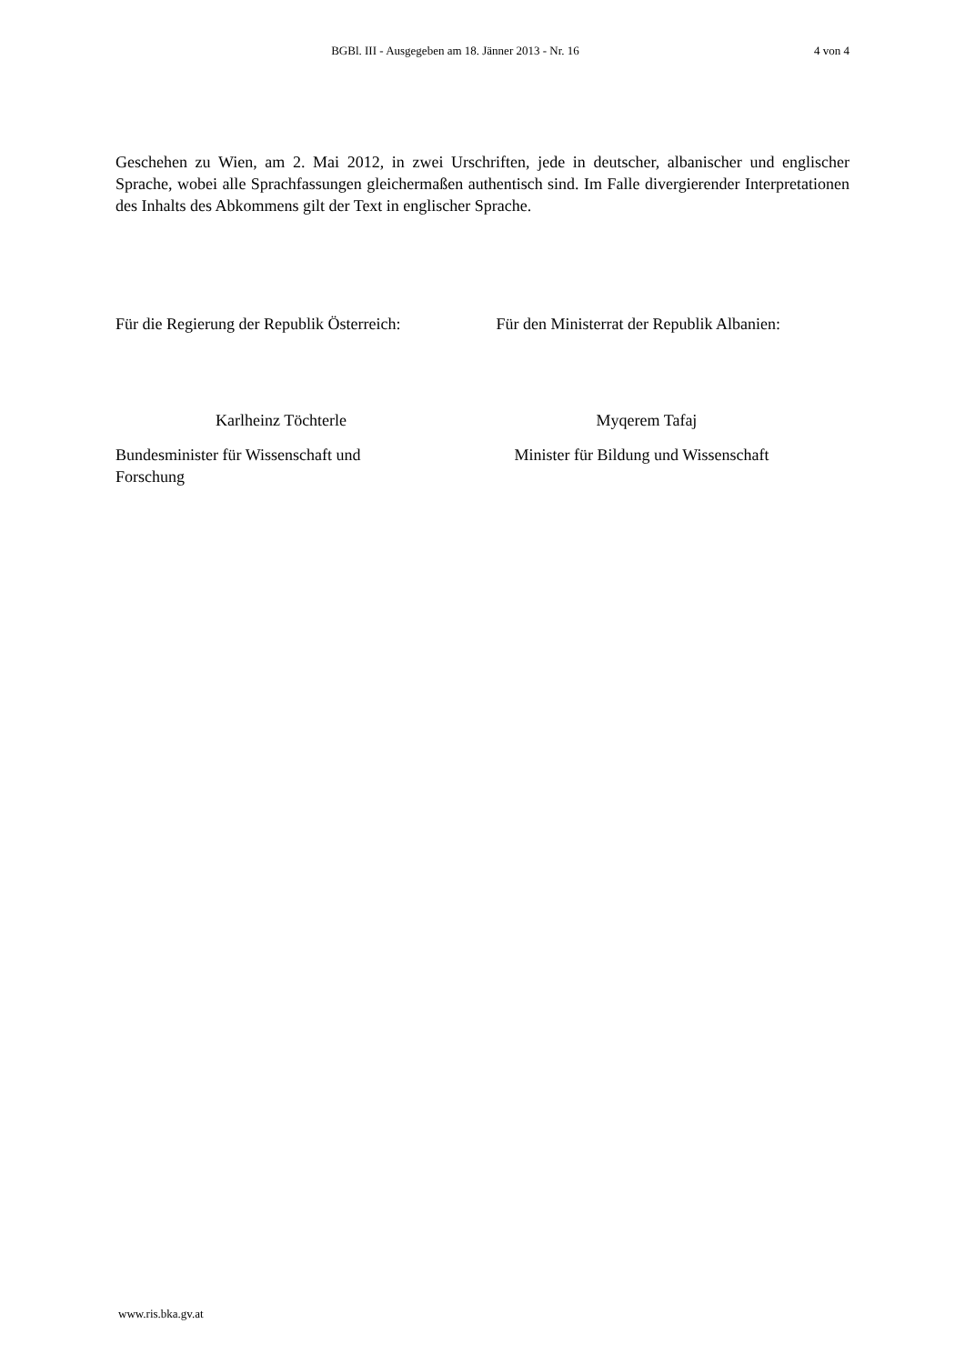BGBl. III - Ausgegeben am 18. Jänner 2013 - Nr. 16
4 von 4
Geschehen zu Wien, am 2. Mai 2012, in zwei Urschriften, jede in deutscher, albanischer und englischer Sprache, wobei alle Sprachfassungen gleichermaßen authentisch sind. Im Falle divergierender Interpretationen des Inhalts des Abkommens gilt der Text in englischer Sprache.
Für die Regierung der Republik Österreich:
Für den Ministerrat der Republik Albanien:
Karlheinz Töchterle Myqerem Tafaj
Bundesminister für Wissenschaft und
Forschung
Minister für Bildung und Wissenschaft
www.ris.bka.gv.at